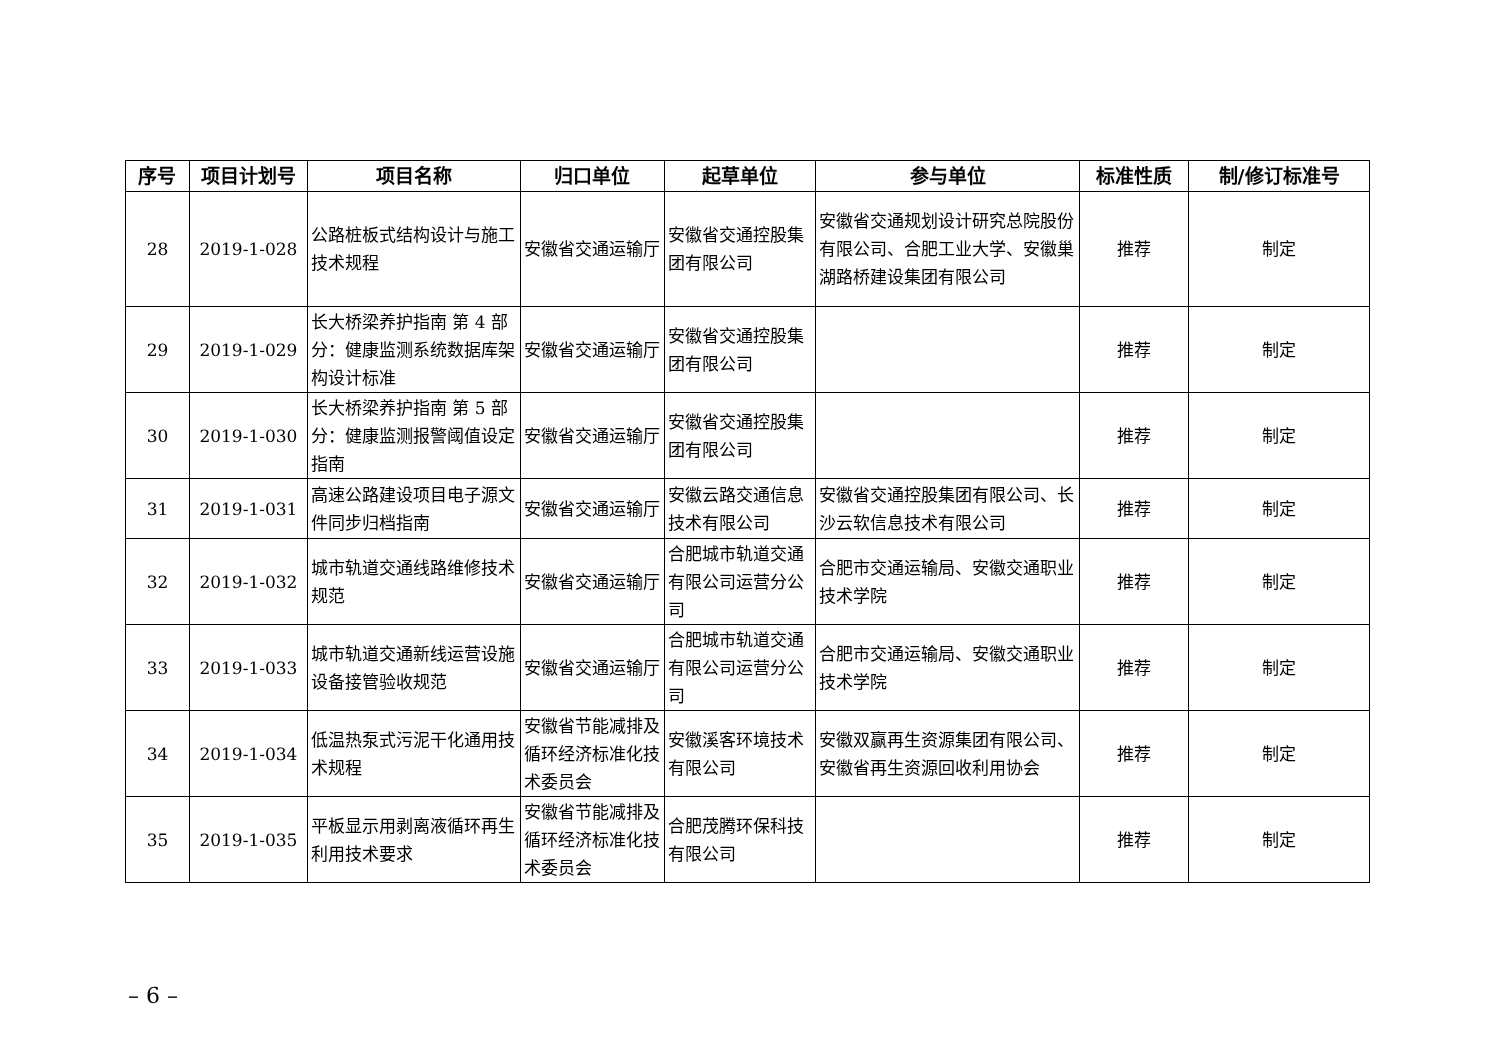| 序号 | 项目计划号 | 项目名称 | 归口单位 | 起草单位 | 参与单位 | 标准性质 | 制/修订标准号 |
| --- | --- | --- | --- | --- | --- | --- | --- |
| 28 | 2019-1-028 | 公路桩板式结构设计与施工技术规程 | 安徽省交通运输厅 | 安徽省交通控股集团有限公司 | 安徽省交通规划设计研究总院股份有限公司、合肥工业大学、安徽巢湖路桥建设集团有限公司 | 推荐 | 制定 |
| 29 | 2019-1-029 | 长大桥梁养护指南 第 4 部分：健康监测系统数据库架构设计标准 | 安徽省交通运输厅 | 安徽省交通控股集团有限公司 | | 推荐 | 制定 |
| 30 | 2019-1-030 | 长大桥梁养护指南 第 5 部分：健康监测报警阈值设定指南 | 安徽省交通运输厅 | 安徽省交通控股集团有限公司 | | 推荐 | 制定 |
| 31 | 2019-1-031 | 高速公路建设项目电子源文件同步归档指南 | 安徽省交通运输厅 | 安徽云路交通信息技术有限公司 | 安徽省交通控股集团有限公司、长沙云软信息技术有限公司 | 推荐 | 制定 |
| 32 | 2019-1-032 | 城市轨道交通线路维修技术规范 | 安徽省交通运输厅 | 合肥城市轨道交通有限公司运营分公司 | 合肥市交通运输局、安徽交通职业技术学院 | 推荐 | 制定 |
| 33 | 2019-1-033 | 城市轨道交通新线运营设施设备接管验收规范 | 安徽省交通运输厅 | 合肥城市轨道交通有限公司运营分公司 | 合肥市交通运输局、安徽交通职业技术学院 | 推荐 | 制定 |
| 34 | 2019-1-034 | 低温热泵式污泥干化通用技术规程 | 安徽省节能减排及循环经济标准化技术委员会 | 安徽溪客环境技术有限公司 | 安徽双赢再生资源集团有限公司、安徽省再生资源回收利用协会 | 推荐 | 制定 |
| 35 | 2019-1-035 | 平板显示用剥离液循环再生利用技术要求 | 安徽省节能减排及循环经济标准化技术委员会 | 合肥茂腾环保科技有限公司 | | 推荐 | 制定 |
– 6 –